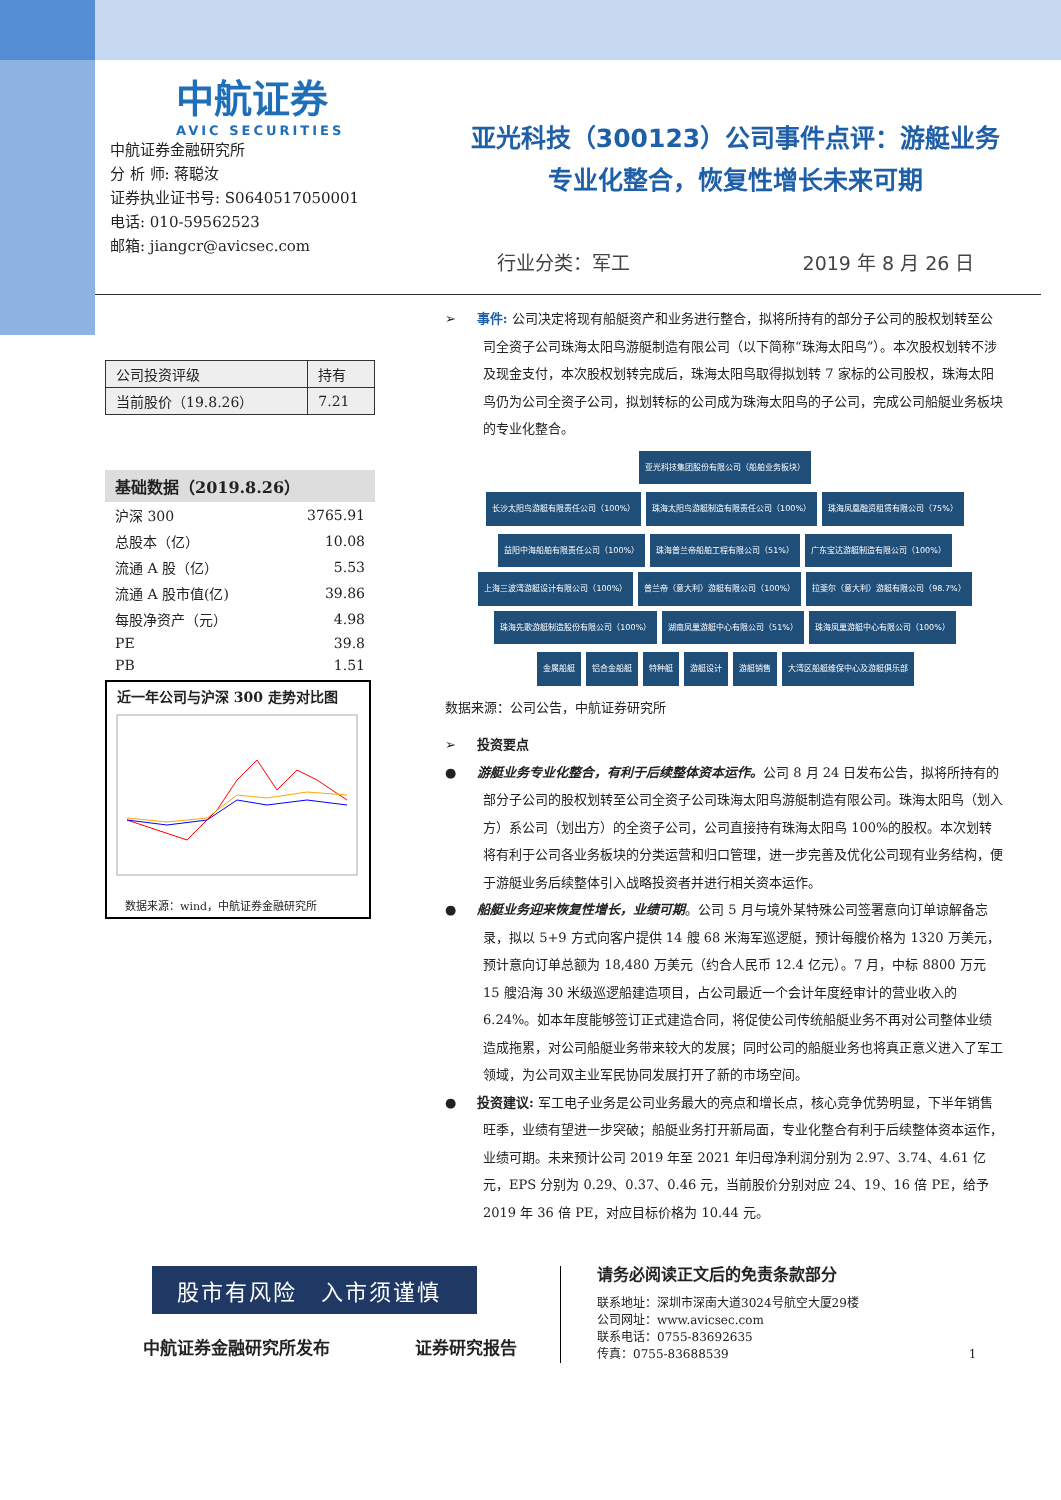中航证券
AVIC SECURITIES
中航证券金融研究所
分 析 师: 蒋聪汝
证券执业证书号: S0640517050001
电话: 010-59562523
邮箱: jiangcr@avicsec.com
亚光科技（300123）公司事件点评：游艇业务
专业化整合，恢复性增长未来可期
行业分类：军工 2019 年 8 月 26 日
| 公司投资评级 | 持有 |
| 当前股价（19.8.26） | 7.21 |
| 基础数据（2019.8.26） | |
| --- | --- |
| 沪深 300 | 3765.91 |
| 总股本（亿） | 10.08 |
| 流通 A 股（亿） | 5.53 |
| 流通 A 股市值(亿) | 39.86 |
| 每股净资产（元） | 4.98 |
| PE | 39.8 |
| PB | 1.51 |
近一年公司与沪深 300 走势对比图
数据来源：wind，中航证券金融研究所
➢ 事件: 公司决定将现有船艇资产和业务进行整合，拟将所持有的部分子公司的股权划转至公司全资子公司珠海太阳鸟游艇制造有限公司（以下简称“珠海太阳鸟”）。本次股权划转不涉及现金支付，本次股权划转完成后，珠海太阳鸟取得拟划转 7 家标的公司股权，珠海太阳鸟仍为公司全资子公司，拟划转标的公司成为珠海太阳鸟的子公司，完成公司船艇业务板块的专业化整合。
亚光科技集团股份有限公司（船舶业务板块）
长沙太阳鸟游艇有限责任公司（100%） 珠海太阳鸟游艇制造有限责任公司（100%） 珠海凤凰融资租赁有限公司（75%）
益阳中海船舶有限责任公司（100%） 珠海普兰帝船舶工程有限公司（51%） 广东宝达游艇制造有限公司（100%） 上海三波湾游艇设计有限公司（100%） 普兰帝（意大利）游艇有限公司（100%） 拉斐尔（意大利）游艇有限公司（98.7%） 珠海先歌游艇制造股份有限公司（100%） 湖南凤巢游艇中心有限公司（51%） 珠海凤巢游艇中心有限公司（100%）
金属船艇 铝合金船艇 特种艇 游艇设计 游艇销售 大湾区船艇维保中心及游艇俱乐部
数据来源：公司公告，中航证券研究所
➢ 投资要点
● 游艇业务专业化整合，有利于后续整体资本运作。公司 8 月 24 日发布公告，拟将所持有的部分子公司的股权划转至公司全资子公司珠海太阳鸟游艇制造有限公司。珠海太阳鸟（划入方）系公司（划出方）的全资子公司，公司直接持有珠海太阳鸟 100%的股权。本次划转将有利于公司各业务板块的分类运营和归口管理，进一步完善及优化公司现有业务结构，便于游艇业务后续整体引入战略投资者并进行相关资本运作。
● 船艇业务迎来恢复性增长，业绩可期。公司 5 月与境外某特殊公司签署意向订单谅解备忘录，拟以 5+9 方式向客户提供 14 艘 68 米海军巡逻艇，预计每艘价格为 1320 万美元，预计意向订单总额为 18,480 万美元（约合人民币 12.4 亿元）。7 月，中标 8800 万元 15 艘沿海 30 米级巡逻船建造项目，占公司最近一个会计年度经审计的营业收入的 6.24%。如本年度能够签订正式建造合同，将促使公司传统船艇业务不再对公司整体业绩造成拖累，对公司船艇业务带来较大的发展；同时公司的船艇业务也将真正意义进入了军工领域，为公司双主业军民协同发展打开了新的市场空间。
● 投资建议: 军工电子业务是公司业务最大的亮点和增长点，核心竞争优势明显，下半年销售旺季，业绩有望进一步突破；船艇业务打开新局面，专业化整合有利于后续整体资本运作，业绩可期。未来预计公司 2019 年至 2021 年归母净利润分别为 2.97、3.74、4.61 亿元，EPS 分别为 0.29、0.37、0.46 元，当前股价分别对应 24、19、16 倍 PE，给予 2019 年 36 倍 PE，对应目标价格为 10.44 元。
股市有风险　入市须谨慎
中航证券金融研究所发布 证券研究报告
请务必阅读正文后的免责条款部分
联系地址：深圳市深南大道3024号航空大厦29楼
公司网址：www.avicsec.com
联系电话：0755-83692635
传真：0755-83688539 1